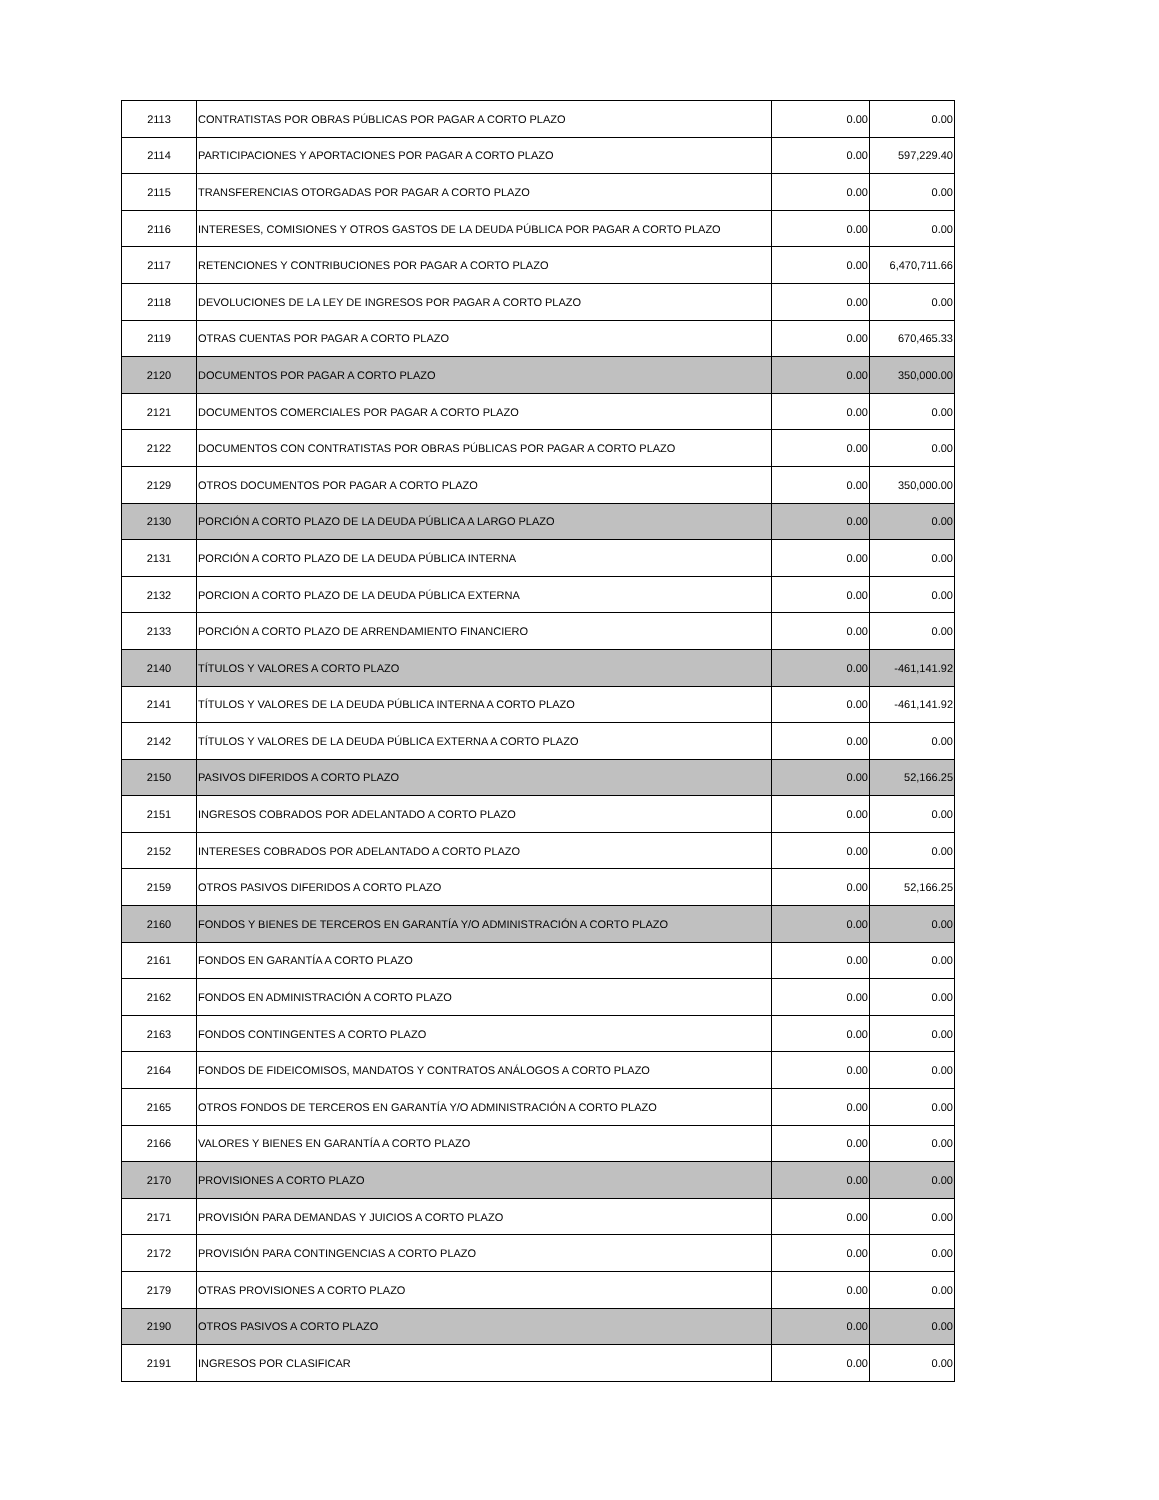| 2113 | CONTRATISTAS POR OBRAS PÚBLICAS POR PAGAR A CORTO PLAZO | 0.00 | 0.00 |
| 2114 | PARTICIPACIONES Y APORTACIONES POR PAGAR A CORTO PLAZO | 0.00 | 597,229.40 |
| 2115 | TRANSFERENCIAS OTORGADAS POR PAGAR A CORTO PLAZO | 0.00 | 0.00 |
| 2116 | INTERESES, COMISIONES Y OTROS GASTOS DE LA DEUDA PÚBLICA POR PAGAR A CORTO PLAZO | 0.00 | 0.00 |
| 2117 | RETENCIONES Y CONTRIBUCIONES POR PAGAR A CORTO PLAZO | 0.00 | 6,470,711.66 |
| 2118 | DEVOLUCIONES DE LA LEY DE INGRESOS POR PAGAR A CORTO PLAZO | 0.00 | 0.00 |
| 2119 | OTRAS CUENTAS POR PAGAR A CORTO PLAZO | 0.00 | 670,465.33 |
| 2120 | DOCUMENTOS POR PAGAR A CORTO PLAZO | 0.00 | 350,000.00 |
| 2121 | DOCUMENTOS COMERCIALES POR PAGAR A CORTO PLAZO | 0.00 | 0.00 |
| 2122 | DOCUMENTOS CON CONTRATISTAS POR OBRAS PÚBLICAS POR PAGAR A CORTO PLAZO | 0.00 | 0.00 |
| 2129 | OTROS DOCUMENTOS POR PAGAR A CORTO PLAZO | 0.00 | 350,000.00 |
| 2130 | PORCIÓN A CORTO PLAZO DE LA DEUDA PÚBLICA A LARGO PLAZO | 0.00 | 0.00 |
| 2131 | PORCIÓN A CORTO PLAZO DE LA DEUDA PÚBLICA INTERNA | 0.00 | 0.00 |
| 2132 | PORCION A CORTO PLAZO DE LA DEUDA PÚBLICA EXTERNA | 0.00 | 0.00 |
| 2133 | PORCIÓN A CORTO PLAZO DE ARRENDAMIENTO FINANCIERO | 0.00 | 0.00 |
| 2140 | TÍTULOS Y VALORES A CORTO PLAZO | 0.00 | -461,141.92 |
| 2141 | TÍTULOS Y VALORES DE LA DEUDA PÚBLICA INTERNA A CORTO PLAZO | 0.00 | -461,141.92 |
| 2142 | TÍTULOS Y VALORES DE LA DEUDA PÚBLICA EXTERNA A CORTO PLAZO | 0.00 | 0.00 |
| 2150 | PASIVOS DIFERIDOS A CORTO PLAZO | 0.00 | 52,166.25 |
| 2151 | INGRESOS COBRADOS POR ADELANTADO A CORTO PLAZO | 0.00 | 0.00 |
| 2152 | INTERESES COBRADOS POR ADELANTADO A CORTO PLAZO | 0.00 | 0.00 |
| 2159 | OTROS PASIVOS DIFERIDOS A CORTO PLAZO | 0.00 | 52,166.25 |
| 2160 | FONDOS Y BIENES DE TERCEROS EN GARANTÍA Y/O ADMINISTRACIÓN A CORTO PLAZO | 0.00 | 0.00 |
| 2161 | FONDOS EN GARANTÍA A CORTO PLAZO | 0.00 | 0.00 |
| 2162 | FONDOS EN ADMINISTRACIÓN A CORTO PLAZO | 0.00 | 0.00 |
| 2163 | FONDOS CONTINGENTES A CORTO PLAZO | 0.00 | 0.00 |
| 2164 | FONDOS DE FIDEICOMISOS, MANDATOS Y CONTRATOS ANÁLOGOS A CORTO PLAZO | 0.00 | 0.00 |
| 2165 | OTROS FONDOS DE TERCEROS EN GARANTÍA Y/O ADMINISTRACIÓN A CORTO PLAZO | 0.00 | 0.00 |
| 2166 | VALORES Y BIENES EN GARANTÍA A CORTO PLAZO | 0.00 | 0.00 |
| 2170 | PROVISIONES A CORTO PLAZO | 0.00 | 0.00 |
| 2171 | PROVISIÓN PARA DEMANDAS Y JUICIOS A CORTO PLAZO | 0.00 | 0.00 |
| 2172 | PROVISIÓN PARA CONTINGENCIAS A CORTO PLAZO | 0.00 | 0.00 |
| 2179 | OTRAS PROVISIONES A CORTO PLAZO | 0.00 | 0.00 |
| 2190 | OTROS PASIVOS A CORTO PLAZO | 0.00 | 0.00 |
| 2191 | INGRESOS POR CLASIFICAR | 0.00 | 0.00 |